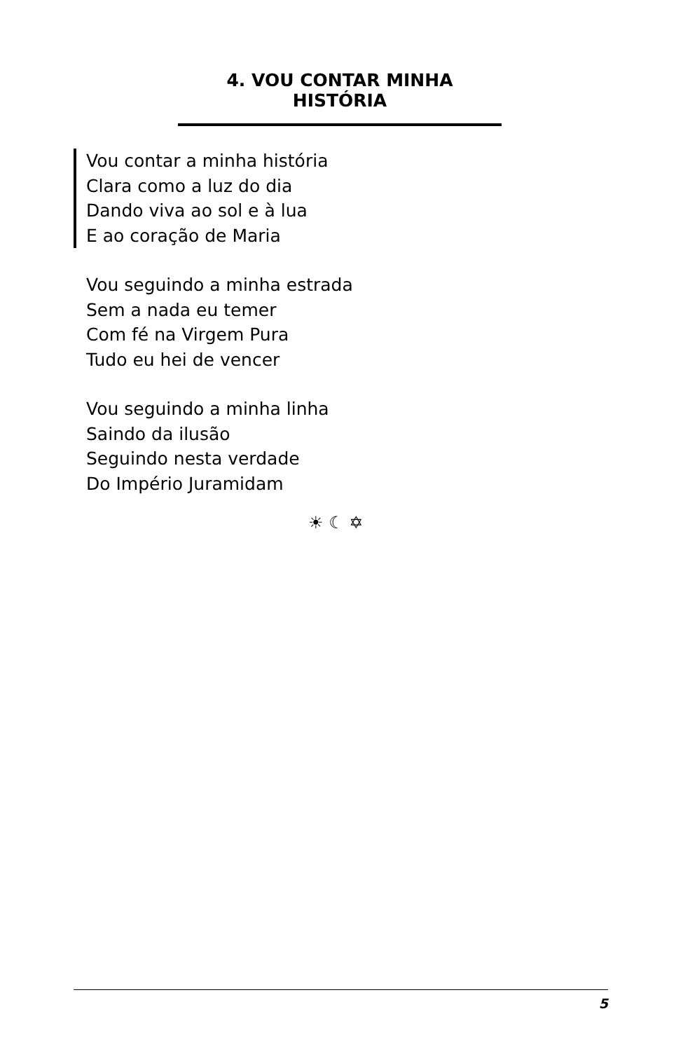4. VOU CONTAR MINHA HISTÓRIA
Vou contar a minha história
Clara como a luz do dia
Dando viva ao sol e à lua
E ao coração de Maria
Vou seguindo a minha estrada
Sem a nada eu temer
Com fé na Virgem Pura
Tudo eu hei de vencer
Vou seguindo a minha linha
Saindo da ilusão
Seguindo nesta verdade
Do Império Juramidam
☀ ☾ ✡
5